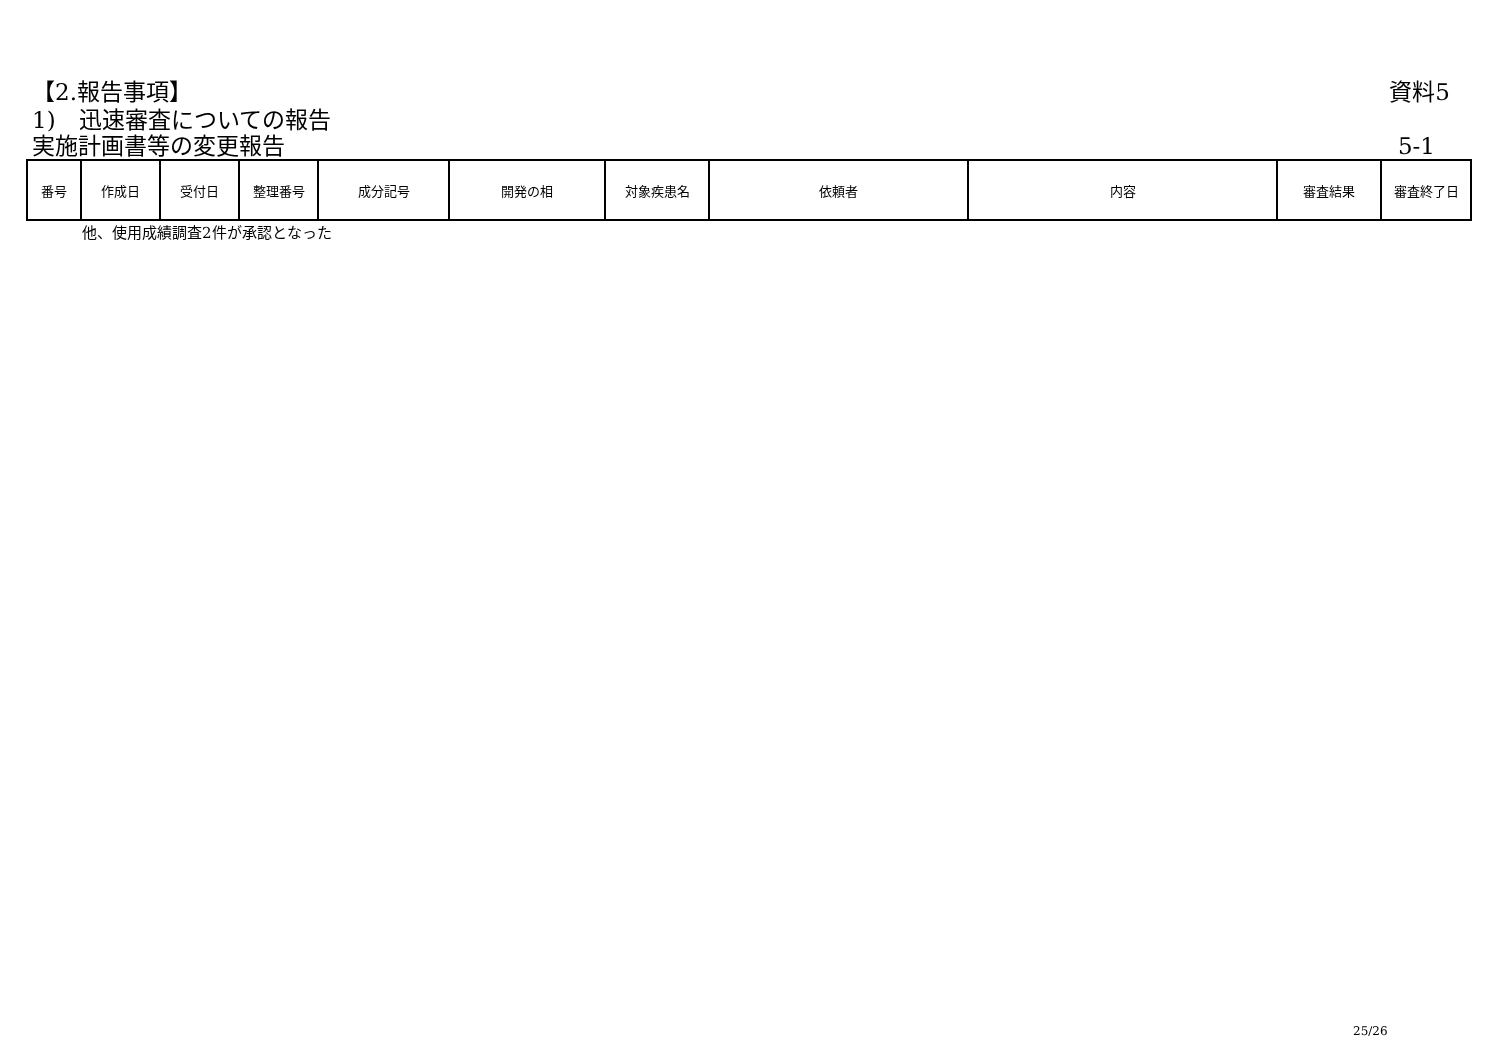【2.報告事項】 資料5
1)　迅速審査についての報告
実施計画書等の変更報告 5-1
| 番号 | 作成日 | 受付日 | 整理番号 | 成分記号 | 開発の相 | 対象疾患名 | 依頼者 | 内容 | 審査結果 | 審査終了日 |
| --- | --- | --- | --- | --- | --- | --- | --- | --- | --- | --- |
他、使用成績調査2件が承認となった
25/26